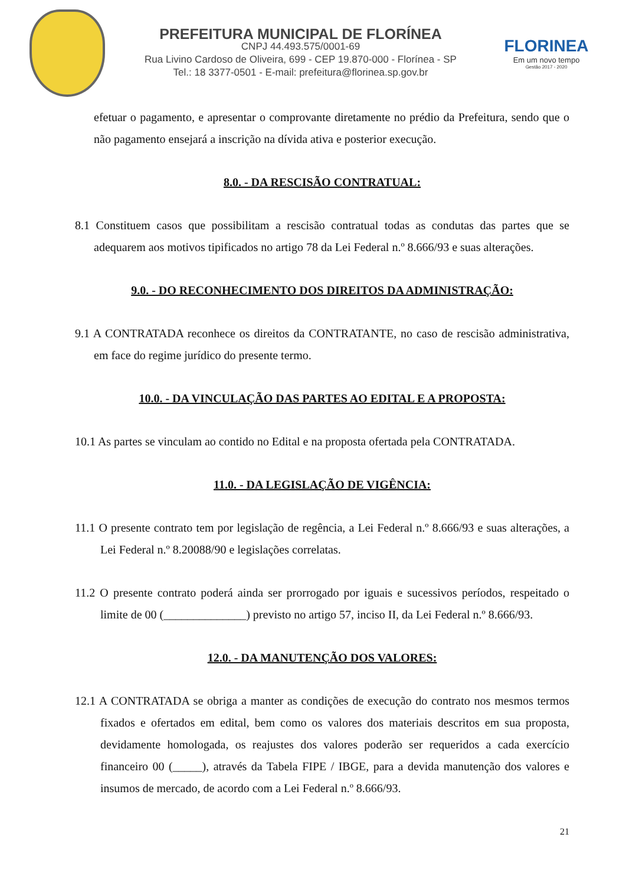PREFEITURA MUNICIPAL DE FLORÍNEA
CNPJ 44.493.575/0001-69
Rua Livino Cardoso de Oliveira, 699 - CEP 19.870-000 - Florínea - SP
Tel.: 18 3377-0501 - E-mail: prefeitura@florinea.sp.gov.br
FLORINEA
Em um novo tempo
Gestão 2017 - 2020
efetuar o pagamento, e apresentar o comprovante diretamente no prédio da Prefeitura, sendo que o não pagamento ensejará a inscrição na dívida ativa e posterior execução.
8.0. - DA RESCISÃO CONTRATUAL:
8.1 Constituem casos que possibilitam a rescisão contratual todas as condutas das partes que se adequarem aos motivos tipificados no artigo 78 da Lei Federal n.º 8.666/93 e suas alterações.
9.0. - DO RECONHECIMENTO DOS DIREITOS DA ADMINISTRAÇÃO:
9.1 A CONTRATADA reconhece os direitos da CONTRATANTE, no caso de rescisão administrativa, em face do regime jurídico do presente termo.
10.0. - DA VINCULAÇÃO DAS PARTES AO EDITAL E A PROPOSTA:
10.1 As partes se vinculam ao contido no Edital e na proposta ofertada pela CONTRATADA.
11.0. - DA LEGISLAÇÃO DE VIGÊNCIA:
11.1 O presente contrato tem por legislação de regência, a Lei Federal n.º 8.666/93 e suas alterações, a Lei Federal n.º 8.20088/90 e legislações correlatas.
11.2 O presente contrato poderá ainda ser prorrogado por iguais e sucessivos períodos, respeitado o limite de 00 (______________) previsto no artigo 57, inciso II, da Lei Federal n.º 8.666/93.
12.0. - DA MANUTENÇÃO DOS VALORES:
12.1 A CONTRATADA se obriga a manter as condições de execução do contrato nos mesmos termos fixados e ofertados em edital, bem como os valores dos materiais descritos em sua proposta, devidamente homologada, os reajustes dos valores poderão ser requeridos a cada exercício financeiro 00 (_____), através da Tabela FIPE / IBGE, para a devida manutenção dos valores e insumos de mercado, de acordo com a Lei Federal n.º 8.666/93.
21